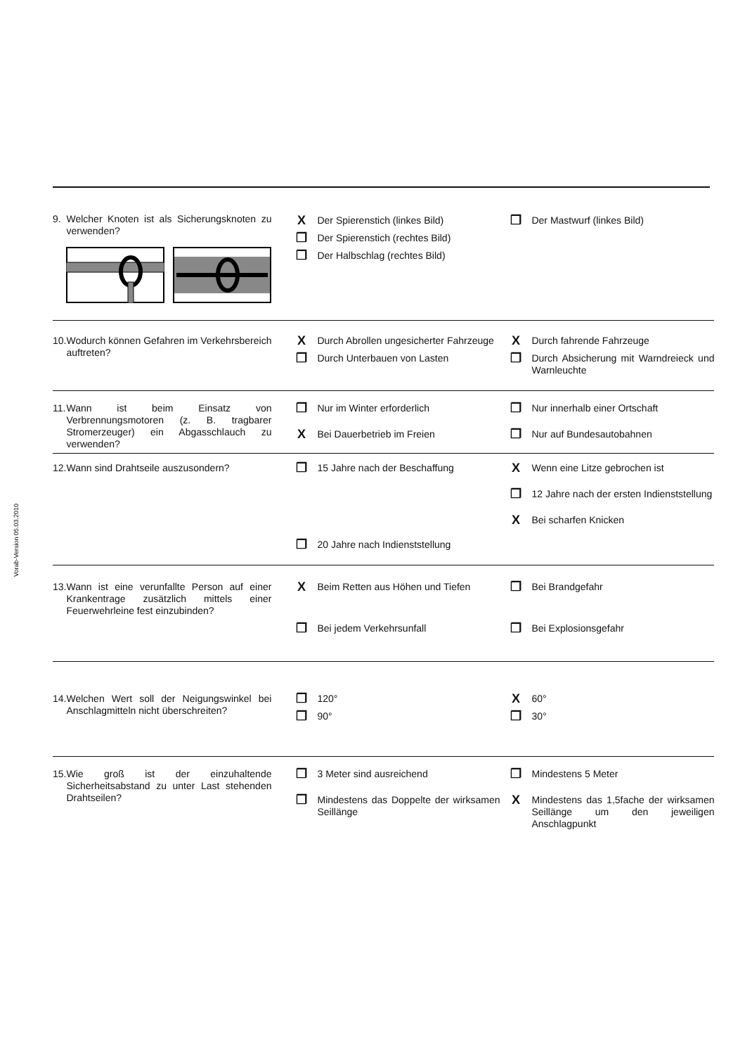Vorab-Version 05.03.2010
| 9. | Welcher Knoten ist als Sicherungsknoten zu verwenden? | X Der Spierenstich (linkes Bild) ❐ Der Spierenstich (rechtes Bild) ❐ Der Halbschlag (rechtes Bild) ❐ Der Mastwurf (linkes Bild) |
| 10. | Wodurch können Gefahren im Verkehrsbereich auftreten? | X Durch Abrollen ungesicherter Fahrzeuge ❐ Durch Unterbauen von Lasten X Durch fahrende Fahrzeuge ❐ Durch Absicherung mit Warndreieck und Warnleuchte |
| 11. | Wann ist beim Einsatz von Verbrennungsmotoren (z. B. tragbarer Stromerzeuger) ein Abgasschlauch zu verwenden? | ❐ Nur im Winter erforderlich X Bei Dauerbetrieb im Freien ❐ Nur innerhalb einer Ortschaft ❐ Nur auf Bundesautobahnen |
| 12. | Wann sind Drahtseile auszusondern? | ❐ 15 Jahre nach der Beschaffung ❐ 20 Jahre nach Indienststellung X Wenn eine Litze gebrochen ist ❐ 12 Jahre nach der ersten Indienststellung X Bei scharfen Knicken |
| 13. | Wann ist eine verunfallte Person auf einer Krankentrage zusätzlich mittels einer Feuerwehrleine fest einzubinden? | X Beim Retten aus Höhen und Tiefen ❐ Bei jedem Verkehrsunfall ❐ Bei Brandgefahr ❐ Bei Explosionsgefahr |
| 14. | Welchen Wert soll der Neigungswinkel bei Anschlagmitteln nicht überschreiten? | ❐ 120° ❐ 90° X 60° ❐ 30° |
| 15. | Wie groß ist der einzuhaltende Sicherheitsabstand zu unter Last stehenden Drahtseilen? | ❐ 3 Meter sind ausreichend ❐ Mindestens das Doppelte der wirksamen Seillänge ❐ Mindestens 5 Meter X Mindestens das 1,5fache der wirksamen Seillänge um den jeweiligen Anschlagpunkt |